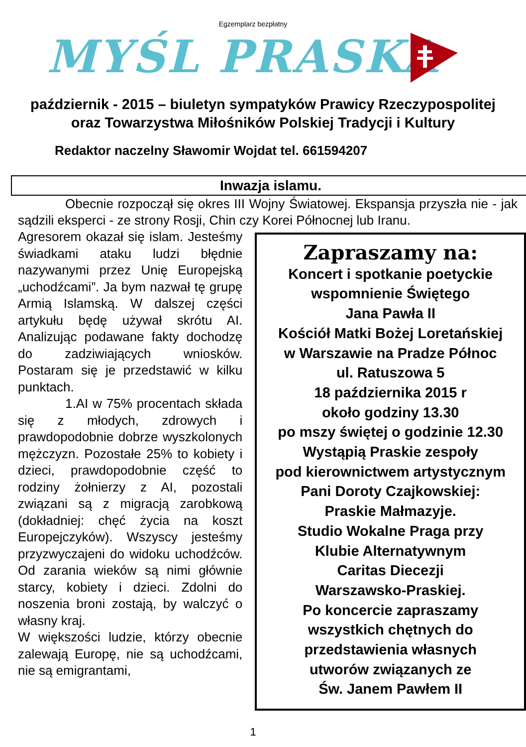Egzemplarz bezpłatny
MYŚL PRASKA
październik - 2015 – biuletyn sympatyków Prawicy Rzeczypospolitej
oraz Towarzystwa Miłośników Polskiej Tradycji i Kultury
Redaktor naczelny Sławomir Wojdat tel. 661594207
Inwazja islamu.
Obecnie rozpoczął się okres III Wojny Światowej. Ekspansja przyszła nie - jak sądzili eksperci - ze strony Rosji, Chin czy Korei Północnej lub Iranu.
Agresorem okazał się islam. Jesteśmy świadkami ataku ludzi błędnie nazywanymi przez Unię Europejską „uchodźcami”. Ja bym nazwał tę grupę Armią Islamską. W dalszej części artykułu będę używał skrótu AI. Analizując podawane fakty dochodzę do zadziwiających wniosków. Postaram się je przedstawić w kilku punktach.
1.AI w 75% procentach składa się z młodych, zdrowych i prawdopodobnie dobrze wyszkolonych mężczyzn. Pozostałe 25% to kobiety i dzieci, prawdopodobnie część to rodziny żołnierzy z AI, pozostali związani są z migracją zarobkową (dokładniej: chęć życia na koszt Europejczyków). Wszyscy jesteśmy przyzwyczajeni do widoku uchodźców. Od zarania wieków są nimi głównie starcy, kobiety i dzieci. Zdolni do noszenia broni zostają, by walczyć o własny kraj.
W większości ludzie, którzy obecnie zalewają Europę, nie są uchodźcami, nie są emigrantami,
Zapraszamy na:
Koncert i spotkanie poetyckie
wspomnienie Świętego
Jana Pawła II
Kościół Matki Bożej Loretańskiej
w Warszawie na Pradze Północ
ul. Ratuszowa 5
18 października 2015 r
około godziny 13.30
po mszy świętej o godzinie 12.30
Wystąpią Praskie zespoły
pod kierownictwem artystycznym
Pani Doroty Czajkowskiej:
Praskie Małmazyje.
Studio Wokalne Praga przy
Klubie Alternatywnym
Caritas Diecezji
Warszawsko-Praskiej.
Po koncercie zapraszamy
wszystkich chętnych do
przedstawienia własnych
utworów związanych ze
Św. Janem Pawłem II
1